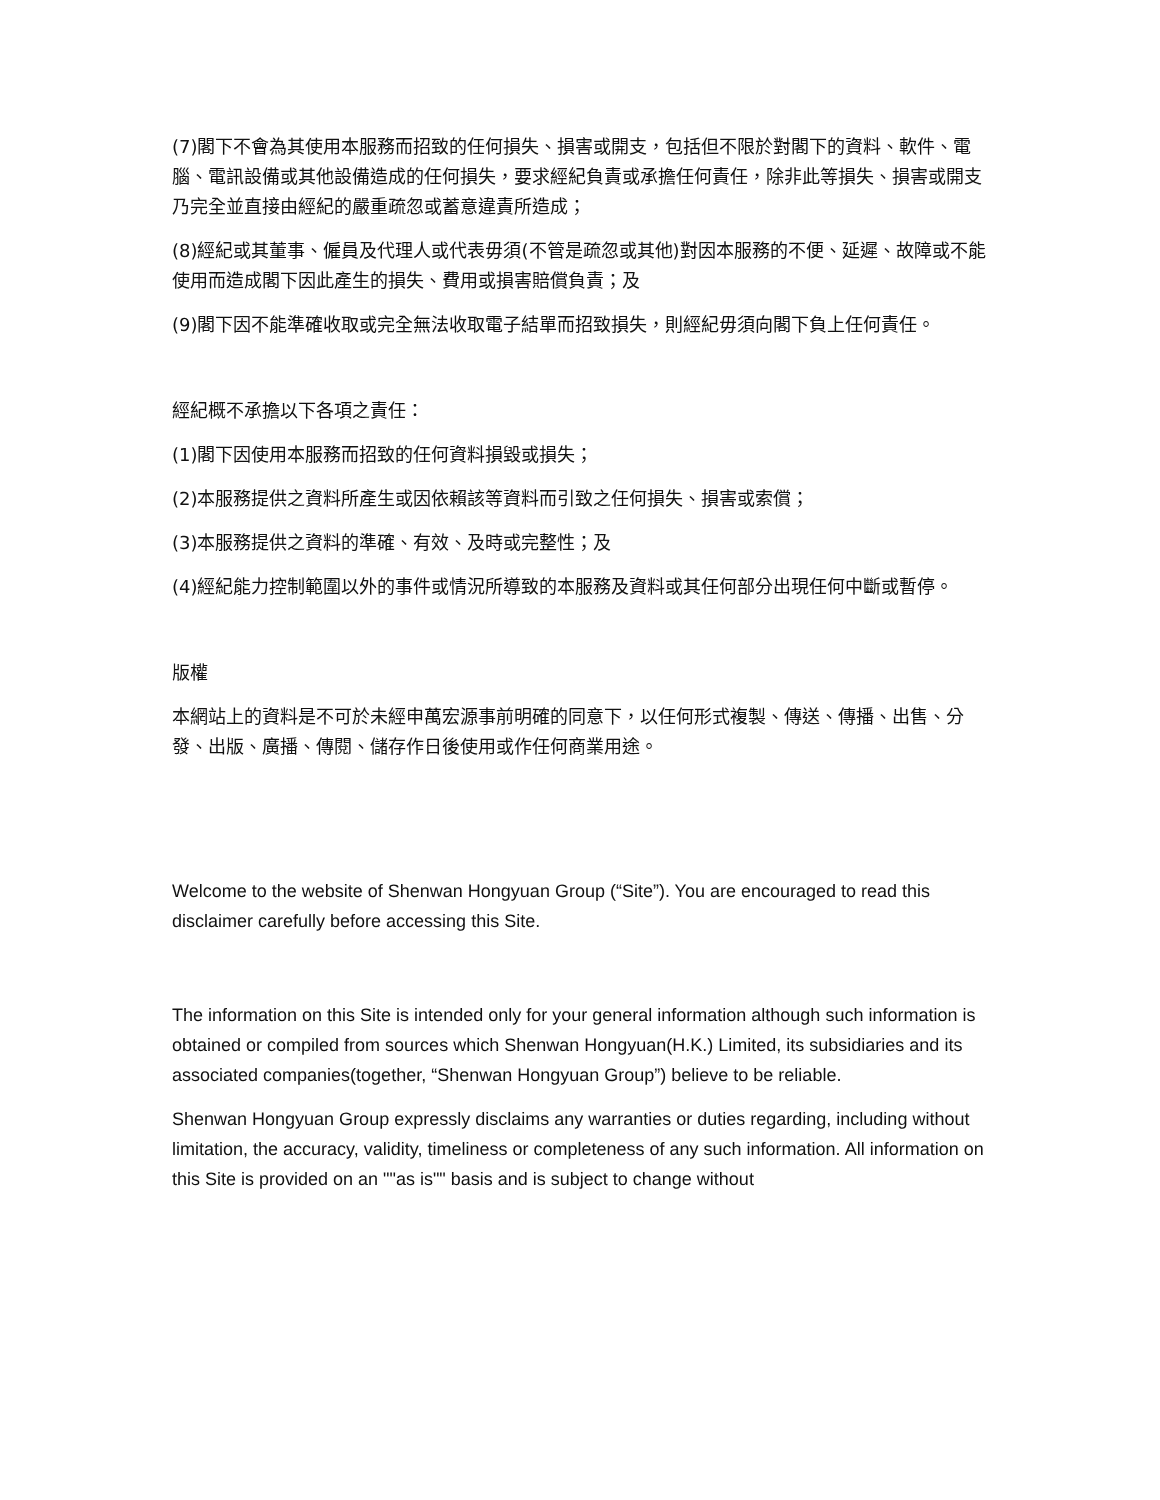(7)閣下不會為其使用本服務而招致的任何損失、損害或開支，包括但不限於對閣下的資料、軟件、電腦、電訊設備或其他設備造成的任何損失，要求經紀負責或承擔任何責任，除非此等損失、損害或開支乃完全並直接由經紀的嚴重疏忽或蓄意違責所造成；
(8)經紀或其董事、僱員及代理人或代表毋須(不管是疏忽或其他)對因本服務的不便、延遲、故障或不能使用而造成閣下因此產生的損失、費用或損害賠償負責；及
(9)閣下因不能準確收取或完全無法收取電子結單而招致損失，則經紀毋須向閣下負上任何責任。
經紀概不承擔以下各項之責任：
(1)閣下因使用本服務而招致的任何資料損毀或損失；
(2)本服務提供之資料所產生或因依賴該等資料而引致之任何損失、損害或索償；
(3)本服務提供之資料的準確、有效、及時或完整性；及
(4)經紀能力控制範圍以外的事件或情況所導致的本服務及資料或其任何部分出現任何中斷或暫停。
版權
本網站上的資料是不可於未經申萬宏源事前明確的同意下，以任何形式複製、傳送、傳播、出售、分發、出版、廣播、傳閱、儲存作日後使用或作任何商業用途。
Welcome to the website of Shenwan Hongyuan Group (“Site”). You are encouraged to read this disclaimer carefully before accessing this Site.
The information on this Site is intended only for your general information although such information is obtained or compiled from sources which Shenwan Hongyuan(H.K.) Limited, its subsidiaries and its associated companies(together, “Shenwan Hongyuan Group”) believe to be reliable.
Shenwan Hongyuan Group expressly disclaims any warranties or duties regarding, including without limitation, the accuracy, validity, timeliness or completeness of any such information. All information on this Site is provided on an ""as is"" basis and is subject to change without